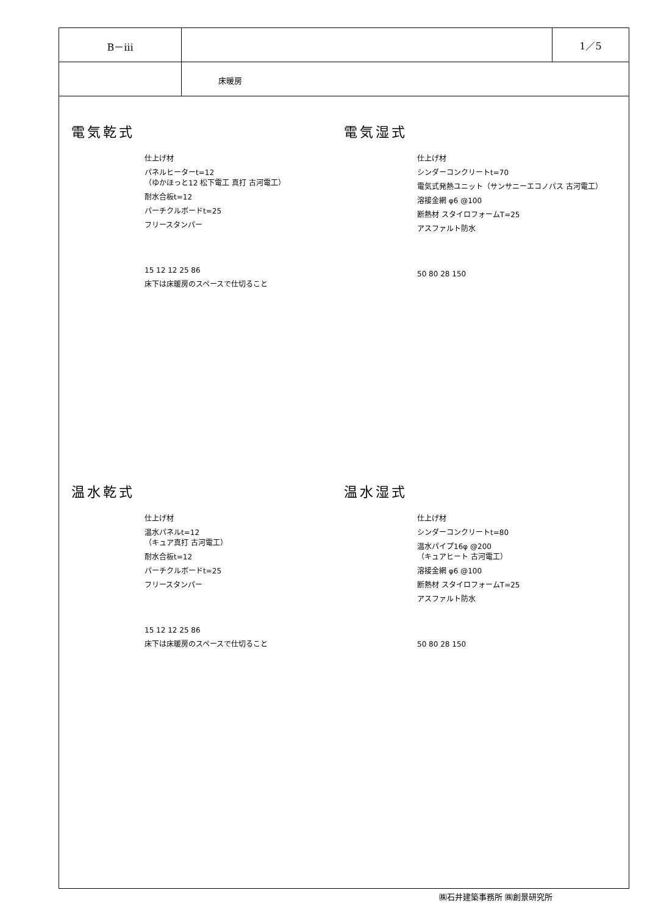B－iii 1／5
床暖房
電気乾式
仕上げ材
パネルヒーターt=12
（ゆかほっと12 松下電工 真打 古河電工）
耐水合板t=12
パーチクルボードt=25
フリースタンパー
15 12 12 25 86
床下は床暖房のスペースで仕切ること
電気湿式
仕上げ材
シンダーコンクリートt=70
電気式発熱ユニット（サンサニーエコノパス 古河電工）
溶接金網 φ6 @100
断熱材 スタイロフォームT=25
アスファルト防水
50 80 28 150
温水乾式
仕上げ材
温水パネルt=12
（キュア真打 古河電工）
耐水合板t=12
パーチクルボードt=25
フリースタンパー
15 12 12 25 86
床下は床暖房のスペースで仕切ること
温水湿式
仕上げ材
シンダーコンクリートt=80
温水パイプ16φ @200
（キュアヒート 古河電工）
溶接金網 φ6 @100
断熱材 スタイロフォームT=25
アスファルト防水
50 80 28 150
㈱石井建築事務所 ㈱創景研究所